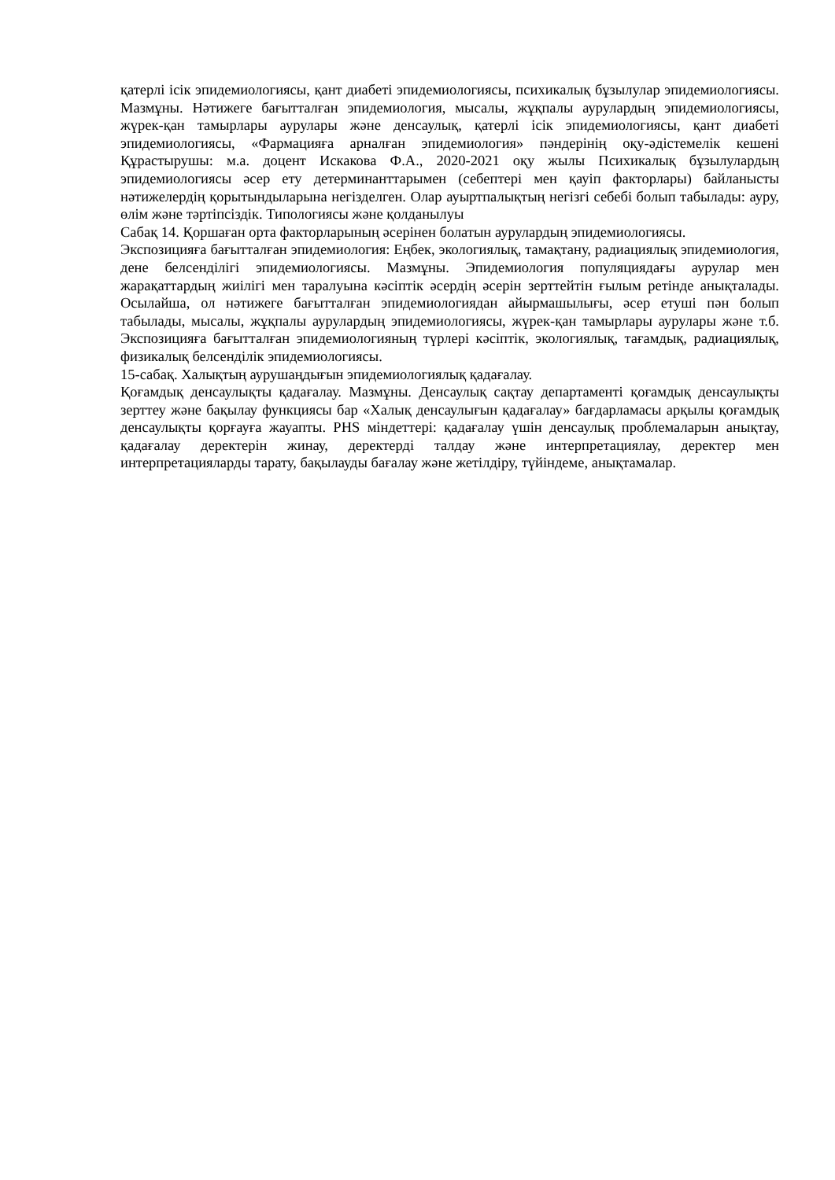қатерлі ісік эпидемиологиясы, қант диабеті эпидемиологиясы, психикалық бұзылулар эпидемиологиясы. Мазмұны. Нәтижеге бағытталған эпидемиология, мысалы, жұқпалы аурулардың эпидемиологиясы, жүрек-қан тамырлары аурулары және денсаулық, қатерлі ісік эпидемиологиясы, қант диабеті эпидемиологиясы, «Фармацияға арналған эпидемиология» пәндерінің оқу-әдістемелік кешені Құрастырушы: м.а. доцент Искакова Ф.А., 2020-2021 оқу жылы Психикалық бұзылулардың эпидемиологиясы әсер ету детерминанттарымен (себептері мен қауіп факторлары) байланысты нәтижелердің қорытындыларына негізделген. Олар ауыртпалықтың негізгі себебі болып табылады: ауру, өлім және тәртіпсіздік. Типологиясы және қолданылуы
Сабақ 14. Қоршаған орта факторларының әсерінен болатын аурулардың эпидемиологиясы.
Экспозицияға бағытталған эпидемиология: Еңбек, экологиялық, тамақтану, радиациялық эпидемиология, дене белсенділігі эпидемиологиясы. Мазмұны. Эпидемиология популяциядағы аурулар мен жарақаттардың жиілігі мен таралуына кәсіптік әсердің әсерін зерттейтін ғылым ретінде анықталады. Осылайша, ол нәтижеге бағытталған эпидемиологиядан айырмашылығы, әсер етуші пән болып табылады, мысалы, жұқпалы аурулардың эпидемиологиясы, жүрек-қан тамырлары аурулары және т.б. Экспозицияға бағытталған эпидемиологияның түрлері кәсіптік, экологиялық, тағамдық, радиациялық, физикалық белсенділік эпидемиологиясы.
15-сабақ. Халықтың аурушаңдығын эпидемиологиялық қадағалау.
Қоғамдық денсаулықты қадағалау. Мазмұны. Денсаулық сақтау департаменті қоғамдық денсаулықты зерттеу және бақылау функциясы бар «Халық денсаулығын қадағалау» бағдарламасы арқылы қоғамдық денсаулықты қорғауға жауапты. PHS міндеттері: қадағалау үшін денсаулық проблемаларын анықтау, қадағалау деректерін жинау, деректерді талдау және интерпретациялау, деректер мен интерпретацияларды тарату, бақылауды бағалау және жетілдіру, түйіндеме, анықтамалар.